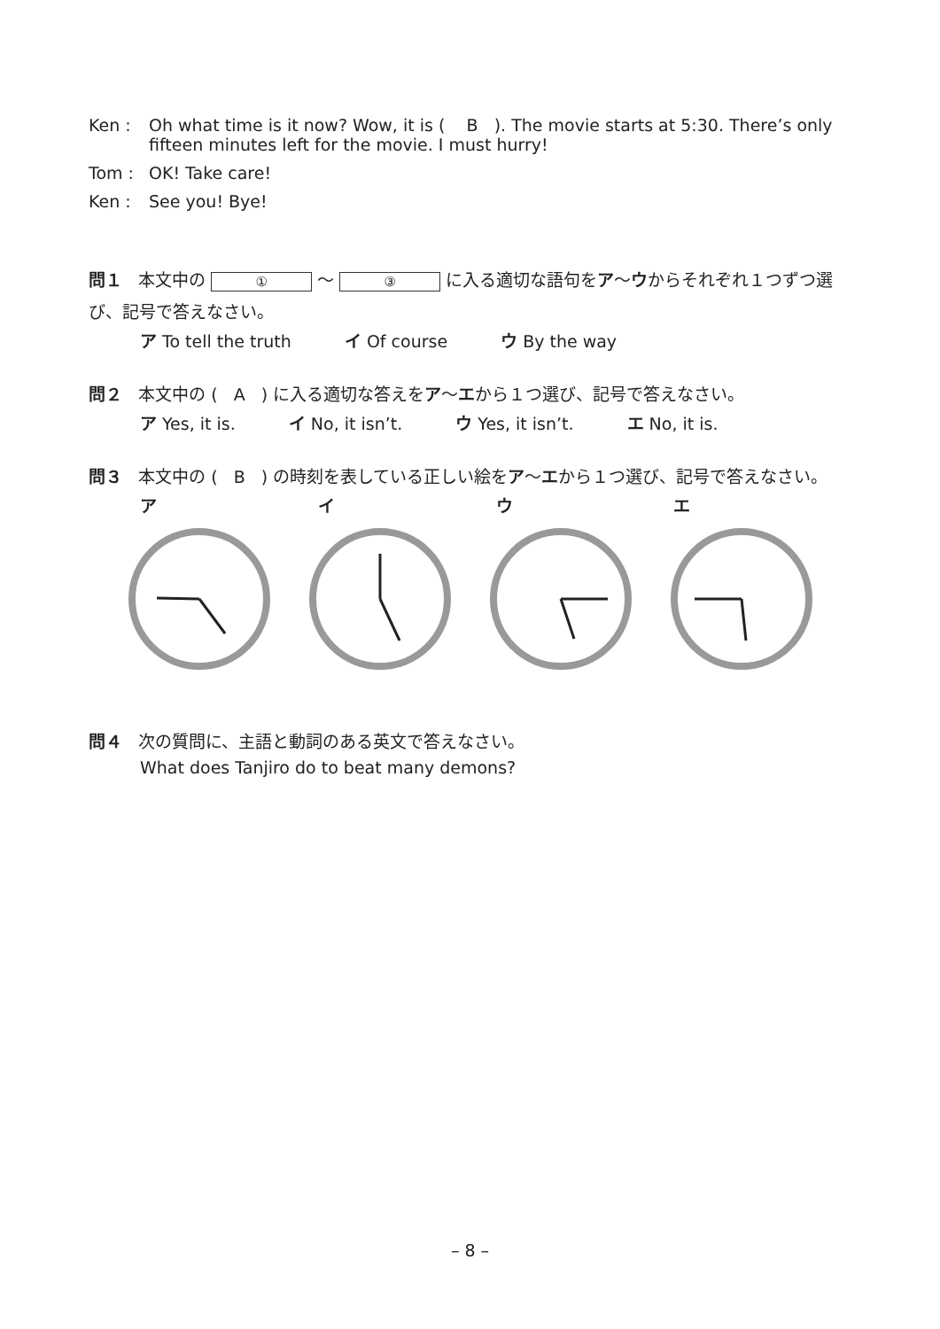Ken : Oh what time is it now? Wow, it is ( B ). The movie starts at 5:30. There’s only fifteen minutes left for the movie. I must hurry!
Tom : OK! Take care!
Ken : See you! Bye!
問１ 本文中の ① ～ ③ に入る適切な語句をア～ウからそれぞれ１つずつ選び、記号で答えなさい。
ア To tell the truth イ Of course ウ By the way
問２ 本文中の ( A ) に入る適切な答えをア～エから１つ選び、記号で答えなさい。
ア Yes, it is. イ No, it isn’t. ウ Yes, it isn’t. エ No, it is.
問３ 本文中の ( B ) の時刻を表している正しい絵をア～エから１つ選び、記号で答えなさい。
アイウエ
問４ 次の質問に、主語と動詞のある英文で答えなさい。
What does Tanjiro do to beat many demons?
– 8 –